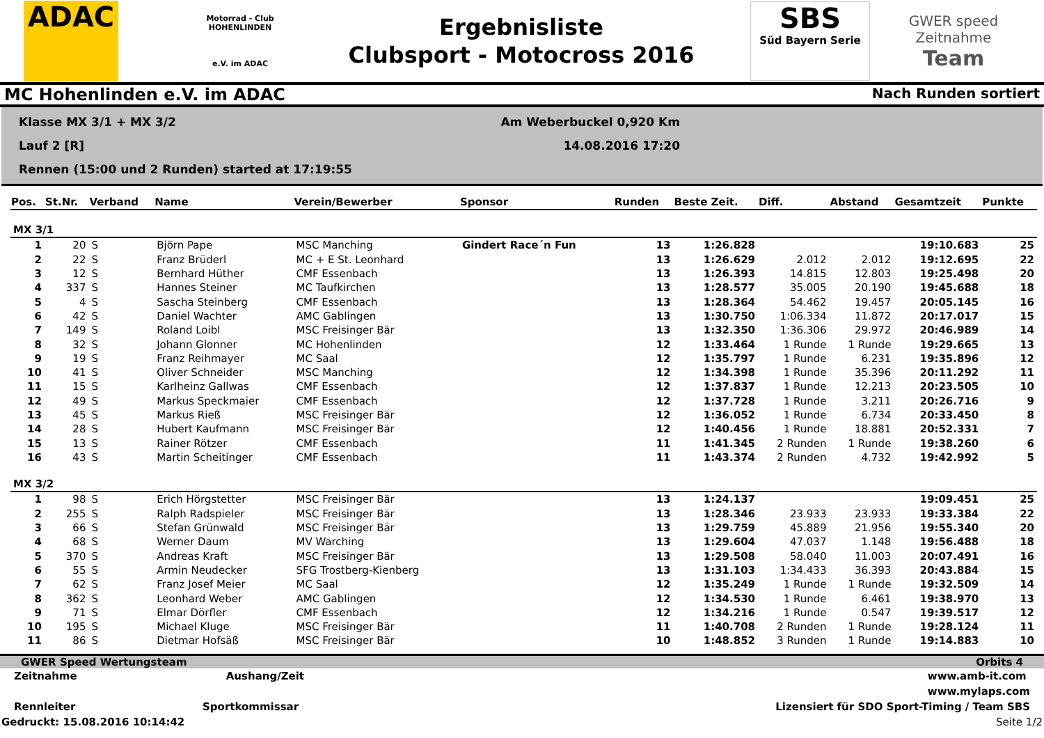ADAC
Motorrad - Club
HOHENLINDEN
e.V. im ADAC
Ergebnisliste
Clubsport - Motocross 2016
SBS
Süd Bayern Serie
GWER speed
Zeitnahme
Team
MC Hohenlinden e.V. im ADAC Nach Runden sortiert
Klasse MX 3/1 + MX 3/2
Am Weberbuckel 0,920 Km
Lauf 2 [R]
14.08.2016 17:20
Rennen (15:00 und 2 Runden) started at 17:19:55
| Pos. | St.Nr. | Verband | Name | Verein/Bewerber | Sponsor | Runden | Beste Zeit. | Diff. | Abstand | Gesamtzeit | Punkte |
| --- | --- | --- | --- | --- | --- | --- | --- | --- | --- | --- | --- |
| MX 3/1 | | | | | | | | | | | |
| 1 | 20 | S | Björn Pape | MSC Manching | Gindert Race´n Fun | 13 | 1:26.828 | | | 19:10.683 | 25 |
| 2 | 22 | S | Franz Brüderl | MC + E St. Leonhard | | 13 | 1:26.629 | 2.012 | 2.012 | 19:12.695 | 22 |
| 3 | 12 | S | Bernhard Hüther | CMF Essenbach | | 13 | 1:26.393 | 14.815 | 12.803 | 19:25.498 | 20 |
| 4 | 337 | S | Hannes Steiner | MC Taufkirchen | | 13 | 1:28.577 | 35.005 | 20.190 | 19:45.688 | 18 |
| 5 | 4 | S | Sascha Steinberg | CMF Essenbach | | 13 | 1:28.364 | 54.462 | 19.457 | 20:05.145 | 16 |
| 6 | 42 | S | Daniel Wachter | AMC Gablingen | | 13 | 1:30.750 | 1:06.334 | 11.872 | 20:17.017 | 15 |
| 7 | 149 | S | Roland Loibl | MSC Freisinger Bär | | 13 | 1:32.350 | 1:36.306 | 29.972 | 20:46.989 | 14 |
| 8 | 32 | S | Johann Glonner | MC Hohenlinden | | 12 | 1:33.464 | 1 Runde | 1 Runde | 19:29.665 | 13 |
| 9 | 19 | S | Franz Reihmayer | MC Saal | | 12 | 1:35.797 | 1 Runde | 6.231 | 19:35.896 | 12 |
| 10 | 41 | S | Oliver Schneider | MSC Manching | | 12 | 1:34.398 | 1 Runde | 35.396 | 20:11.292 | 11 |
| 11 | 15 | S | Karlheinz Gallwas | CMF Essenbach | | 12 | 1:37.837 | 1 Runde | 12.213 | 20:23.505 | 10 |
| 12 | 49 | S | Markus Speckmaier | CMF Essenbach | | 12 | 1:37.728 | 1 Runde | 3.211 | 20:26.716 | 9 |
| 13 | 45 | S | Markus Rieß | MSC Freisinger Bär | | 12 | 1:36.052 | 1 Runde | 6.734 | 20:33.450 | 8 |
| 14 | 28 | S | Hubert Kaufmann | MSC Freisinger Bär | | 12 | 1:40.456 | 1 Runde | 18.881 | 20:52.331 | 7 |
| 15 | 13 | S | Rainer Rötzer | CMF Essenbach | | 11 | 1:41.345 | 2 Runden | 1 Runde | 19:38.260 | 6 |
| 16 | 43 | S | Martin Scheitinger | CMF Essenbach | | 11 | 1:43.374 | 2 Runden | 4.732 | 19:42.992 | 5 |
| MX 3/2 | | | | | | | | | | | |
| 1 | 98 | S | Erich Hörgstetter | MSC Freisinger Bär | | 13 | 1:24.137 | | | 19:09.451 | 25 |
| 2 | 255 | S | Ralph Radspieler | MSC Freisinger Bär | | 13 | 1:28.346 | 23.933 | 23.933 | 19:33.384 | 22 |
| 3 | 66 | S | Stefan Grünwald | MSC Freisinger Bär | | 13 | 1:29.759 | 45.889 | 21.956 | 19:55.340 | 20 |
| 4 | 68 | S | Werner Daum | MV Warching | | 13 | 1:29.604 | 47.037 | 1.148 | 19:56.488 | 18 |
| 5 | 370 | S | Andreas Kraft | MSC Freisinger Bär | | 13 | 1:29.508 | 58.040 | 11.003 | 20:07.491 | 16 |
| 6 | 55 | S | Armin Neudecker | SFG Trostberg-Kienberg | | 13 | 1:31.103 | 1:34.433 | 36.393 | 20:43.884 | 15 |
| 7 | 62 | S | Franz Josef Meier | MC Saal | | 12 | 1:35.249 | 1 Runde | 1 Runde | 19:32.509 | 14 |
| 8 | 362 | S | Leonhard Weber | AMC Gablingen | | 12 | 1:34.530 | 1 Runde | 6.461 | 19:38.970 | 13 |
| 9 | 71 | S | Elmar Dörfler | CMF Essenbach | | 12 | 1:34.216 | 1 Runde | 0.547 | 19:39.517 | 12 |
| 10 | 195 | S | Michael Kluge | MSC Freisinger Bär | | 11 | 1:40.708 | 2 Runden | 1 Runde | 19:28.124 | 11 |
| 11 | 86 | S | Dietmar Hofsäß | MSC Freisinger Bär | | 10 | 1:48.852 | 3 Runden | 1 Runde | 19:14.883 | 10 |
GWER Speed Wertungsteam Orbits 4
Zeitnahme Aushang/Zeit www.amb-it.com
www.mylaps.com
Rennleiter Sportkommissar Lizensiert für SDO Sport-Timing / Team SBS
Gedruckt: 15.08.2016 10:14:42 Seite 1/2